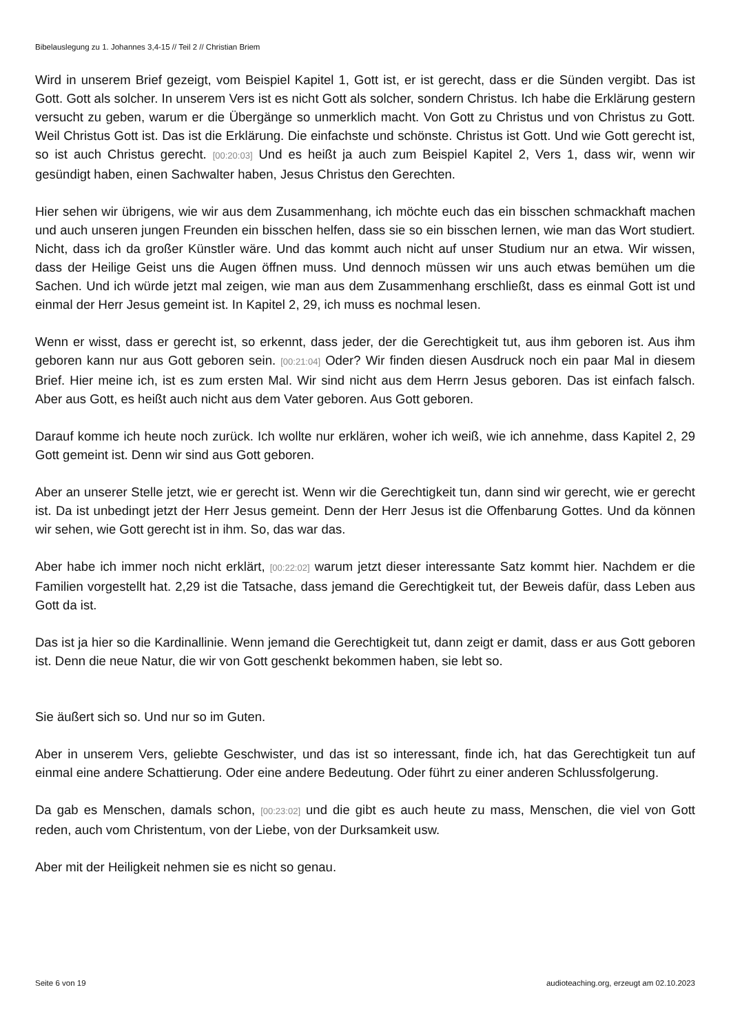Bibelauslegung zu 1. Johannes 3,4-15 // Teil 2 // Christian Briem
Wird in unserem Brief gezeigt, vom Beispiel Kapitel 1, Gott ist, er ist gerecht, dass er die Sünden vergibt. Das ist Gott. Gott als solcher. In unserem Vers ist es nicht Gott als solcher, sondern Christus. Ich habe die Erklärung gestern versucht zu geben, warum er die Übergänge so unmerklich macht. Von Gott zu Christus und von Christus zu Gott. Weil Christus Gott ist. Das ist die Erklärung. Die einfachste und schönste. Christus ist Gott. Und wie Gott gerecht ist, so ist auch Christus gerecht. [00:20:03] Und es heißt ja auch zum Beispiel Kapitel 2, Vers 1, dass wir, wenn wir gesündigt haben, einen Sachwalter haben, Jesus Christus den Gerechten.
Hier sehen wir übrigens, wie wir aus dem Zusammenhang, ich möchte euch das ein bisschen schmackhaft machen und auch unseren jungen Freunden ein bisschen helfen, dass sie so ein bisschen lernen, wie man das Wort studiert. Nicht, dass ich da großer Künstler wäre. Und das kommt auch nicht auf unser Studium nur an etwa. Wir wissen, dass der Heilige Geist uns die Augen öffnen muss. Und dennoch müssen wir uns auch etwas bemühen um die Sachen. Und ich würde jetzt mal zeigen, wie man aus dem Zusammenhang erschließt, dass es einmal Gott ist und einmal der Herr Jesus gemeint ist. In Kapitel 2, 29, ich muss es nochmal lesen.
Wenn er wisst, dass er gerecht ist, so erkennt, dass jeder, der die Gerechtigkeit tut, aus ihm geboren ist. Aus ihm geboren kann nur aus Gott geboren sein. [00:21:04] Oder? Wir finden diesen Ausdruck noch ein paar Mal in diesem Brief. Hier meine ich, ist es zum ersten Mal. Wir sind nicht aus dem Herrn Jesus geboren. Das ist einfach falsch. Aber aus Gott, es heißt auch nicht aus dem Vater geboren. Aus Gott geboren.
Darauf komme ich heute noch zurück. Ich wollte nur erklären, woher ich weiß, wie ich annehme, dass Kapitel 2, 29 Gott gemeint ist. Denn wir sind aus Gott geboren.
Aber an unserer Stelle jetzt, wie er gerecht ist. Wenn wir die Gerechtigkeit tun, dann sind wir gerecht, wie er gerecht ist. Da ist unbedingt jetzt der Herr Jesus gemeint. Denn der Herr Jesus ist die Offenbarung Gottes. Und da können wir sehen, wie Gott gerecht ist in ihm. So, das war das.
Aber habe ich immer noch nicht erklärt, [00:22:02] warum jetzt dieser interessante Satz kommt hier. Nachdem er die Familien vorgestellt hat. 2,29 ist die Tatsache, dass jemand die Gerechtigkeit tut, der Beweis dafür, dass Leben aus Gott da ist.
Das ist ja hier so die Kardinallinie. Wenn jemand die Gerechtigkeit tut, dann zeigt er damit, dass er aus Gott geboren ist. Denn die neue Natur, die wir von Gott geschenkt bekommen haben, sie lebt so.
Sie äußert sich so. Und nur so im Guten.
Aber in unserem Vers, geliebte Geschwister, und das ist so interessant, finde ich, hat das Gerechtigkeit tun auf einmal eine andere Schattierung. Oder eine andere Bedeutung. Oder führt zu einer anderen Schlussfolgerung.
Da gab es Menschen, damals schon, [00:23:02] und die gibt es auch heute zu mass, Menschen, die viel von Gott reden, auch vom Christentum, von der Liebe, von der Durksamkeit usw.
Aber mit der Heiligkeit nehmen sie es nicht so genau.
Seite 6 von 19 audioteaching.org, erzeugt am 02.10.2023